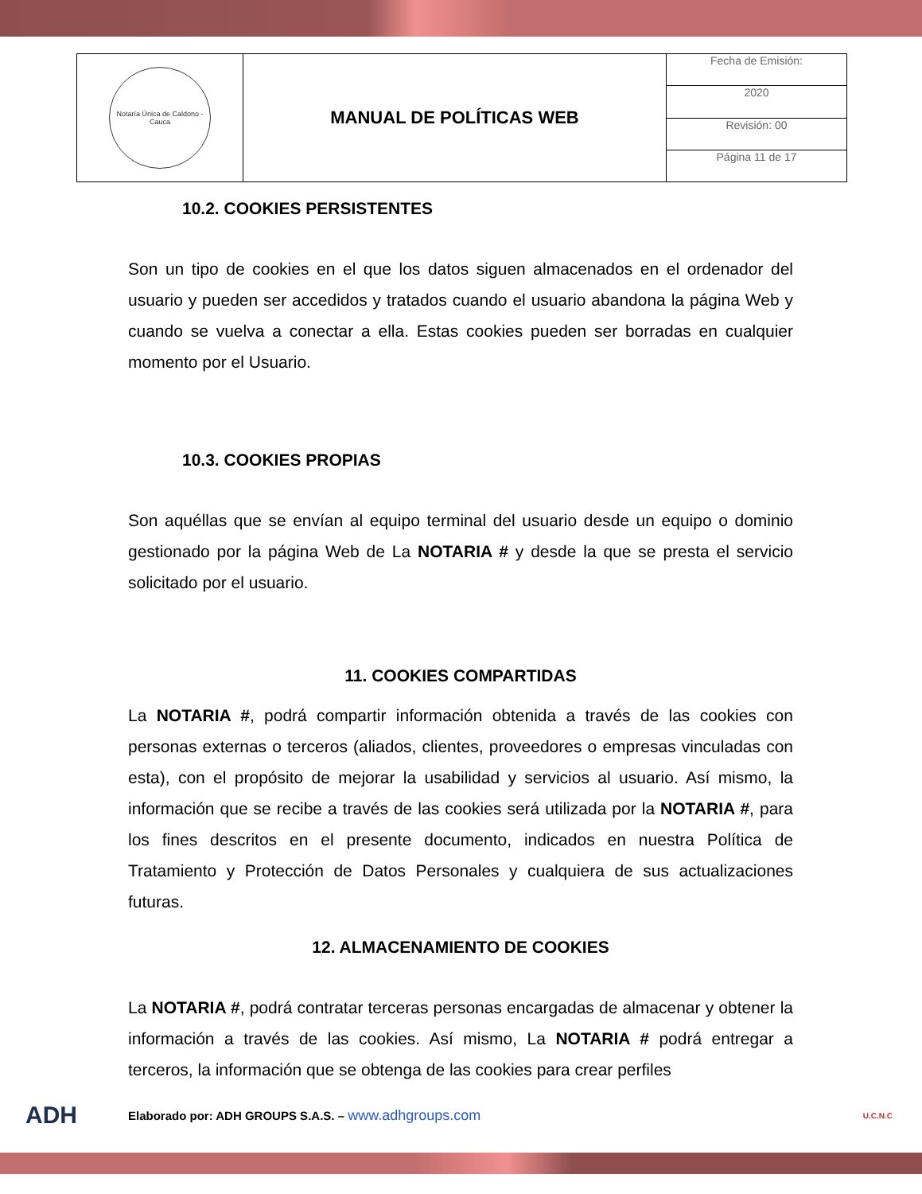| Notaría Única de Caldono - Cauca | MANUAL DE POLÍTICAS WEB | Fecha de Emisión: |
| | | 2020 |
| | | Revisión: 00 |
| | | Página 11 de 17 |
10.2. COOKIES PERSISTENTES
Son un tipo de cookies en el que los datos siguen almacenados en el ordenador del usuario y pueden ser accedidos y tratados cuando el usuario abandona la página Web y cuando se vuelva a conectar a ella. Estas cookies pueden ser borradas en cualquier momento por el Usuario.
10.3. COOKIES PROPIAS
Son aquéllas que se envían al equipo terminal del usuario desde un equipo o dominio gestionado por la página Web de La NOTARIA # y desde la que se presta el servicio solicitado por el usuario.
11. COOKIES COMPARTIDAS
La NOTARIA #, podrá compartir información obtenida a través de las cookies con personas externas o terceros (aliados, clientes, proveedores o empresas vinculadas con esta), con el propósito de mejorar la usabilidad y servicios al usuario. Así mismo, la información que se recibe a través de las cookies será utilizada por la NOTARIA #, para los fines descritos en el presente documento, indicados en nuestra Política de Tratamiento y Protección de Datos Personales y cualquiera de sus actualizaciones futuras.
12. ALMACENAMIENTO DE COOKIES
La NOTARIA #, podrá contratar terceras personas encargadas de almacenar y obtener la información a través de las cookies. Así mismo, La NOTARIA # podrá entregar a terceros, la información que se obtenga de las cookies para crear perfiles
ADH Elaborado por: ADH GROUPS S.A.S. – www.adhgroups.com U.C.N.C